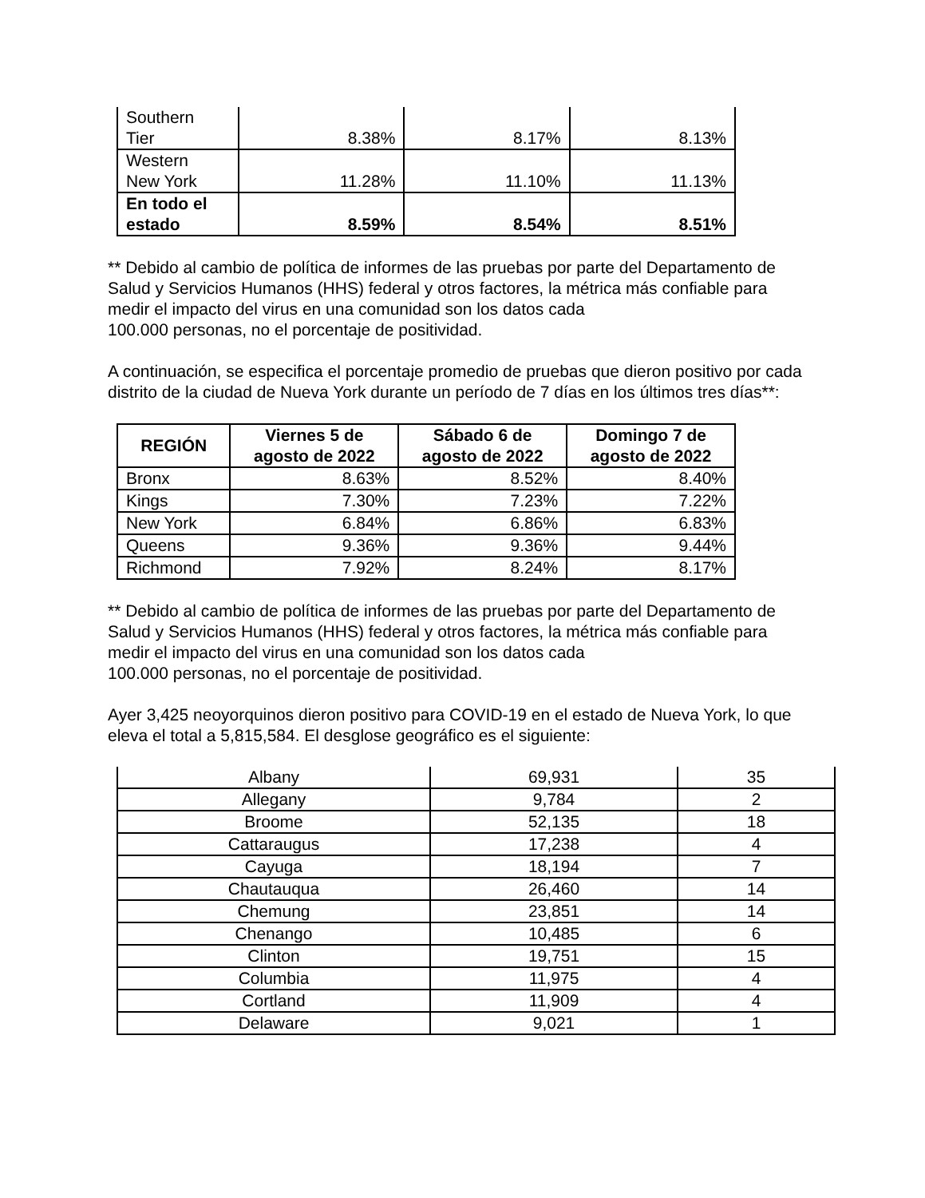| Southern Tier | 8.38% | 8.17% | 8.13% |
| Western New York | 11.28% | 11.10% | 11.13% |
| En todo el estado | 8.59% | 8.54% | 8.51% |
** Debido al cambio de política de informes de las pruebas por parte del Departamento de Salud y Servicios Humanos (HHS) federal y otros factores, la métrica más confiable para medir el impacto del virus en una comunidad son los datos cada
100.000 personas, no el porcentaje de positividad.
A continuación, se especifica el porcentaje promedio de pruebas que dieron positivo por cada distrito de la ciudad de Nueva York durante un período de 7 días en los últimos tres días**:
| REGIÓN | Viernes 5 de agosto de 2022 | Sábado 6 de agosto de 2022 | Domingo 7 de agosto de 2022 |
| --- | --- | --- | --- |
| Bronx | 8.63% | 8.52% | 8.40% |
| Kings | 7.30% | 7.23% | 7.22% |
| New York | 6.84% | 6.86% | 6.83% |
| Queens | 9.36% | 9.36% | 9.44% |
| Richmond | 7.92% | 8.24% | 8.17% |
** Debido al cambio de política de informes de las pruebas por parte del Departamento de Salud y Servicios Humanos (HHS) federal y otros factores, la métrica más confiable para medir el impacto del virus en una comunidad son los datos cada
100.000 personas, no el porcentaje de positividad.
Ayer 3,425 neoyorquinos dieron positivo para COVID-19 en el estado de Nueva York, lo que eleva el total a 5,815,584. El desglose geográfico es el siguiente:
| Albany | 69,931 | 35 |
| Allegany | 9,784 | 2 |
| Broome | 52,135 | 18 |
| Cattaraugus | 17,238 | 4 |
| Cayuga | 18,194 | 7 |
| Chautauqua | 26,460 | 14 |
| Chemung | 23,851 | 14 |
| Chenango | 10,485 | 6 |
| Clinton | 19,751 | 15 |
| Columbia | 11,975 | 4 |
| Cortland | 11,909 | 4 |
| Delaware | 9,021 | 1 |